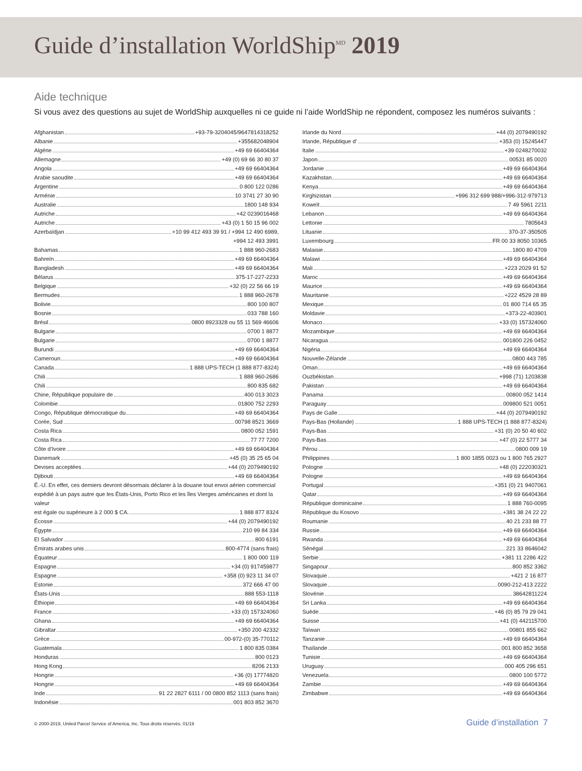Guide d’installation WorldShip<sup>MD</sup> 2019
Aide technique
Si vous avez des questions au sujet de WorldShip auxquelles ni ce guide ni l’aide WorldShip ne répondent, composez les numéros suivants :
Afghanistan +93-79-3204045/9647814318252
Albanie +355682048904
Algérie +49 69 66404364
Allemagne +49 (0) 69 66 30 80 37
Angola +49 69 66404364
Arabie saoudite +49 69 66404364
Argentine 0 800 122 0286
Arménie 10 3741 27 30 90
Australie 1800 148 934
Autriche +42 0239016468
Autriche +43 (0) 1 50 15 96 002
Azerbaïdjan +10 99 412 493 39 91 / +994 12 490 6989,
+994 12 493 3991
Bahamas 1 888 960-2683
Bahreïn +49 69 66404364
Bangladesh +49 69 66404364
Bélarus 375-17-227-2233
Belgique +32 (0) 22 56 66 19
Bermudes 1 888 960-2678
Bolivie 800 100 807
Bosnie 033 788 160
Brésil 0800 8923328 ou 55 11 569 46606
Bulgarie 0700 1 8877
Bulgarie 0700 1 8877
Burundi +49 69 66404364
Cameroun +49 69 66404364
Canada 1 888 UPS-TECH (1 888 877-8324)
Chili 1 888 960-2686
Chili 800 835 682
Chine, République populaire de 400 013 3023
Colombie 01800 752 2293
Congo, République démocratique du +49 69 66404364
Corée, Sud 00798 8521 3669
Costa Rica 0800 052 1591
Costa Rica 77 77 7200
Côte d’Ivoire +49 69 66404364
Danemark +45 (0) 35 25 65 04
Devises acceptées +44 (0) 2079490192
Djibouti +49 69 66404364
É.-U. En effet, ces derniers devront désormais déclarer à la douane tout envoi aérien commercial expédié à un pays autre que les États-Unis, Porto Rico et les îles Vierges américaines et dont la valeur
est égale ou supérieure à 2 000 $ CA. 1 888 877 8324
Écosse +44 (0) 2079490192
Égypte 210 99 84 334
El Salvador 800 6191
Émirats arabes unis 800-4774 (sans frais)
Équateur 1 800 000 119
Espagne +34 (0) 917459877
Espagne +358 (0) 923 11 34 07
Estonie 372 666 47 00
États-Unis 888 553-1118
Éthiopie +49 69 66404364
France +33 (0) 157324060
Ghana +49 69 66404364
Gibraltar +350 200 42332
Grèce 00-972-(0) 35-770112
Guatemala 1 800 835 0384
Honduras 800 0123
Hong Kong 8206 2133
Hongrie +36 (0) 17774820
Hongrie +49 69 66404364
Inde 91 22 2827 6111 / 00 0800 852 1113 (sans frais)
Indonésie 001 803 852 3670
Irlande du Nord +44 (0) 2079490192
Irlande, République d’ +353 (0) 15245447
Italie +39 0248270032
Japon 00531 85 0020
Jordanie +49 69 66404364
Kazakhstan +49 69 66404364
Kenya +49 69 66404364
Kirghizistan +996 312 699 988/+996-312-979713
Koweït 7 49 5961 2211
Lebanon +49 69 66404364
Lettonie 7805643
Lituanie 370-37-350505
Luxembourg FR 00 33 8050 10365
Malaisie 1800 80 4709
Malawi +49 69 66404364
Mali +223 2029 91 52
Maroc +49 69 66404364
Maurice +49 69 66404364
Mauritanie +222 4529 28 89
Mexique 01 800 714 65 35
Moldavie +373-22-403901
Monaco +33 (0) 157324060
Mozambique +49 69 66404364
Nicaragua 001800 226 0452
Nigéria +49 69 66404364
Nouvelle-Zélande 0800 443 785
Oman +49 69 66404364
Ouzbékistan +998 (71) 1203838
Pakistan +49 69 66404364
Panama 00800 052 1414
Paraguay 009800 521 0051
Pays de Galle +44 (0) 2079490192
Pays-Bas (Hollande) 1 888 UPS-TECH (1 888 877-8324)
Pays-Bas +31 (0) 20 50 40 602
Pays-Bas +47 (0) 22 5777 34
Pérou 0800 009 19
Philippines 1 800 1855 0023 ou 1 800 765 2927
Pologne +48 (0) 222030321
Pologne +49 69 66404364
Portugal +351 (0) 21 9407061
Qatar +49 69 66404364
République dominicaine 1 888 760-0095
République du Kosovo +381 38 24 22 22
Roumanie 40 21 233 88 77
Russie +49 69 66404364
Rwanda +49 69 66404364
Sénégal 221 33 8646042
Serbie +381 11 2286 422
Singapour 800 852 3362
Slovaquie +421 2 16 877
Slovaquie 0090-212-413 2222
Slovénie 38642811224
Sri Lanka +49 69 66404364
Suède +46 (0) 85 79 29 041
Suisse +41 (0) 442115700
Taïwan 00801 855 662
Tanzanie +49 69 66404364
Thaïlande 001 800 852 3658
Tunisie +49 69 66404364
Uruguay 000 405 296 651
Venezuela 0800 100 5772
Zambie +49 69 66404364
Zimbabwe +49 69 66404364
© 2000-2019, United Parcel Service of America, Inc. Tous droits réservés. 01/19 Guide d’installation 7